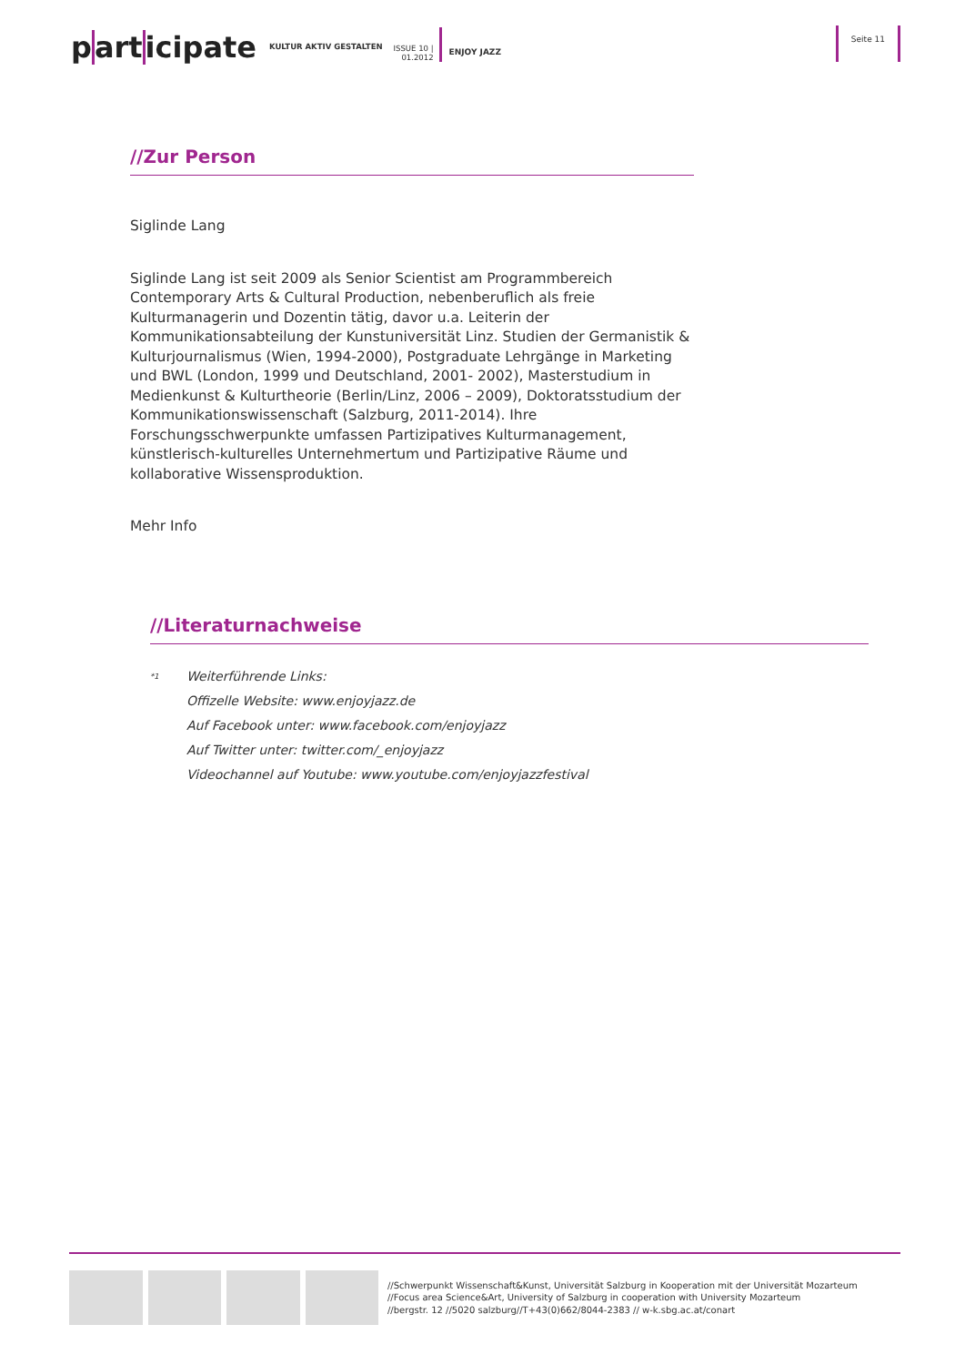participate
KULTUR AKTIV GESTALTEN
ISSUE 10 |
01.2012
ENJOY JAZZ
Seite 11
//Zur Person
Siglinde Lang
Siglinde Lang ist seit 2009 als Senior Scientist am Programmbereich Contemporary Arts & Cultural Production, nebenberuflich als freie Kulturmanagerin und Dozentin tätig, davor u.a. Leiterin der Kommunikationsabteilung der Kunstuniversität Linz. Studien der Germanistik & Kulturjournalismus (Wien, 1994-2000), Postgraduate Lehrgänge in Marketing und BWL (London, 1999 und Deutschland, 2001- 2002), Masterstudium in Medienkunst & Kulturtheorie (Berlin/Linz, 2006 – 2009), Doktoratsstudium der Kommunikationswissenschaft (Salzburg, 2011-2014). Ihre Forschungsschwerpunkte umfassen Partizipatives Kulturmanagement, künstlerisch-kulturelles Unternehmertum und Partizipative Räume und kollaborative Wissensproduktion.
Mehr Info
//Literaturnachweise
<sup>*1</sup>
Weiterführende Links:
Offizelle Website: www.enjoyjazz.de
Auf Facebook unter: www.facebook.com/enjoyjazz
Auf Twitter unter: twitter.com/_enjoyjazz
Videochannel auf Youtube: www.youtube.com/enjoyjazzfestival
//Schwerpunkt Wissenschaft&Kunst, Universität Salzburg in Kooperation mit der Universität Mozarteum
//Focus area Science&Art, University of Salzburg in cooperation with University Mozarteum
//bergstr. 12 //5020 salzburg//T+43(0)662/8044-2383 // w-k.sbg.ac.at/conart